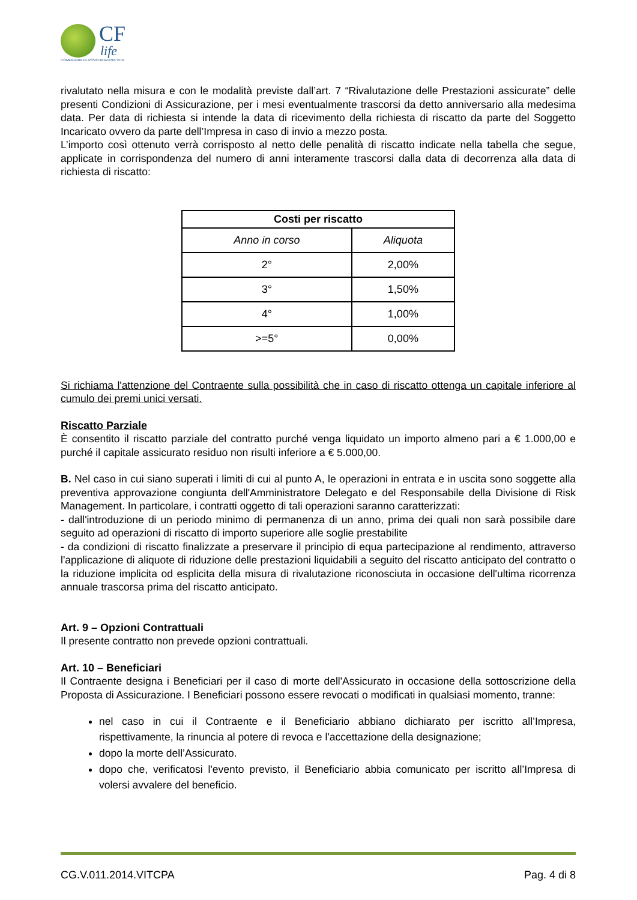CF
life
COMPAGNIA DI ASSICURAZIONI VITA
rivalutato nella misura e con le modalità previste dall’art. 7 “Rivalutazione delle Prestazioni assicurate” delle presenti Condizioni di Assicurazione, per i mesi eventualmente trascorsi da detto anniversario alla medesima data. Per data di richiesta si intende la data di ricevimento della richiesta di riscatto da parte del Soggetto Incaricato ovvero da parte dell’Impresa in caso di invio a mezzo posta.
L’importo così ottenuto verrà corrisposto al netto delle penalità di riscatto indicate nella tabella che segue, applicate in corrispondenza del numero di anni interamente trascorsi dalla data di decorrenza alla data di richiesta di riscatto:
| Costi per riscatto | |
| --- | --- |
| Anno in corso | Aliquota |
| 2° | 2,00% |
| 3° | 1,50% |
| 4° | 1,00% |
| >=5° | 0,00% |
Si richiama l'attenzione del Contraente sulla possibilità che in caso di riscatto ottenga un capitale inferiore al cumulo dei premi unici versati.
Riscatto Parziale
È consentito il riscatto parziale del contratto purché venga liquidato un importo almeno pari a € 1.000,00 e purché il capitale assicurato residuo non risulti inferiore a € 5.000,00.
B. Nel caso in cui siano superati i limiti di cui al punto A, le operazioni in entrata e in uscita sono soggette alla preventiva approvazione congiunta dell'Amministratore Delegato e del Responsabile della Divisione di Risk Management. In particolare, i contratti oggetto di tali operazioni saranno caratterizzati:
- dall'introduzione di un periodo minimo di permanenza di un anno, prima dei quali non sarà possibile dare seguito ad operazioni di riscatto di importo superiore alle soglie prestabilite
- da condizioni di riscatto finalizzate a preservare il principio di equa partecipazione al rendimento, attraverso l'applicazione di aliquote di riduzione delle prestazioni liquidabili a seguito del riscatto anticipato del contratto o la riduzione implicita od esplicita della misura di rivalutazione riconosciuta in occasione dell'ultima ricorrenza annuale trascorsa prima del riscatto anticipato.
Art. 9 – Opzioni Contrattuali
Il presente contratto non prevede opzioni contrattuali.
Art. 10 – Beneficiari
Il Contraente designa i Beneficiari per il caso di morte dell'Assicurato in occasione della sottoscrizione della Proposta di Assicurazione. I Beneficiari possono essere revocati o modificati in qualsiasi momento, tranne:
nel caso in cui il Contraente e il Beneficiario abbiano dichiarato per iscritto all’Impresa, rispettivamente, la rinuncia al potere di revoca e l'accettazione della designazione;
dopo la morte dell’Assicurato.
dopo che, verificatosi l'evento previsto, il Beneficiario abbia comunicato per iscritto all’Impresa di volersi avvalere del beneficio.
CG.V.011.2014.VITCPA Pag. 4 di 8